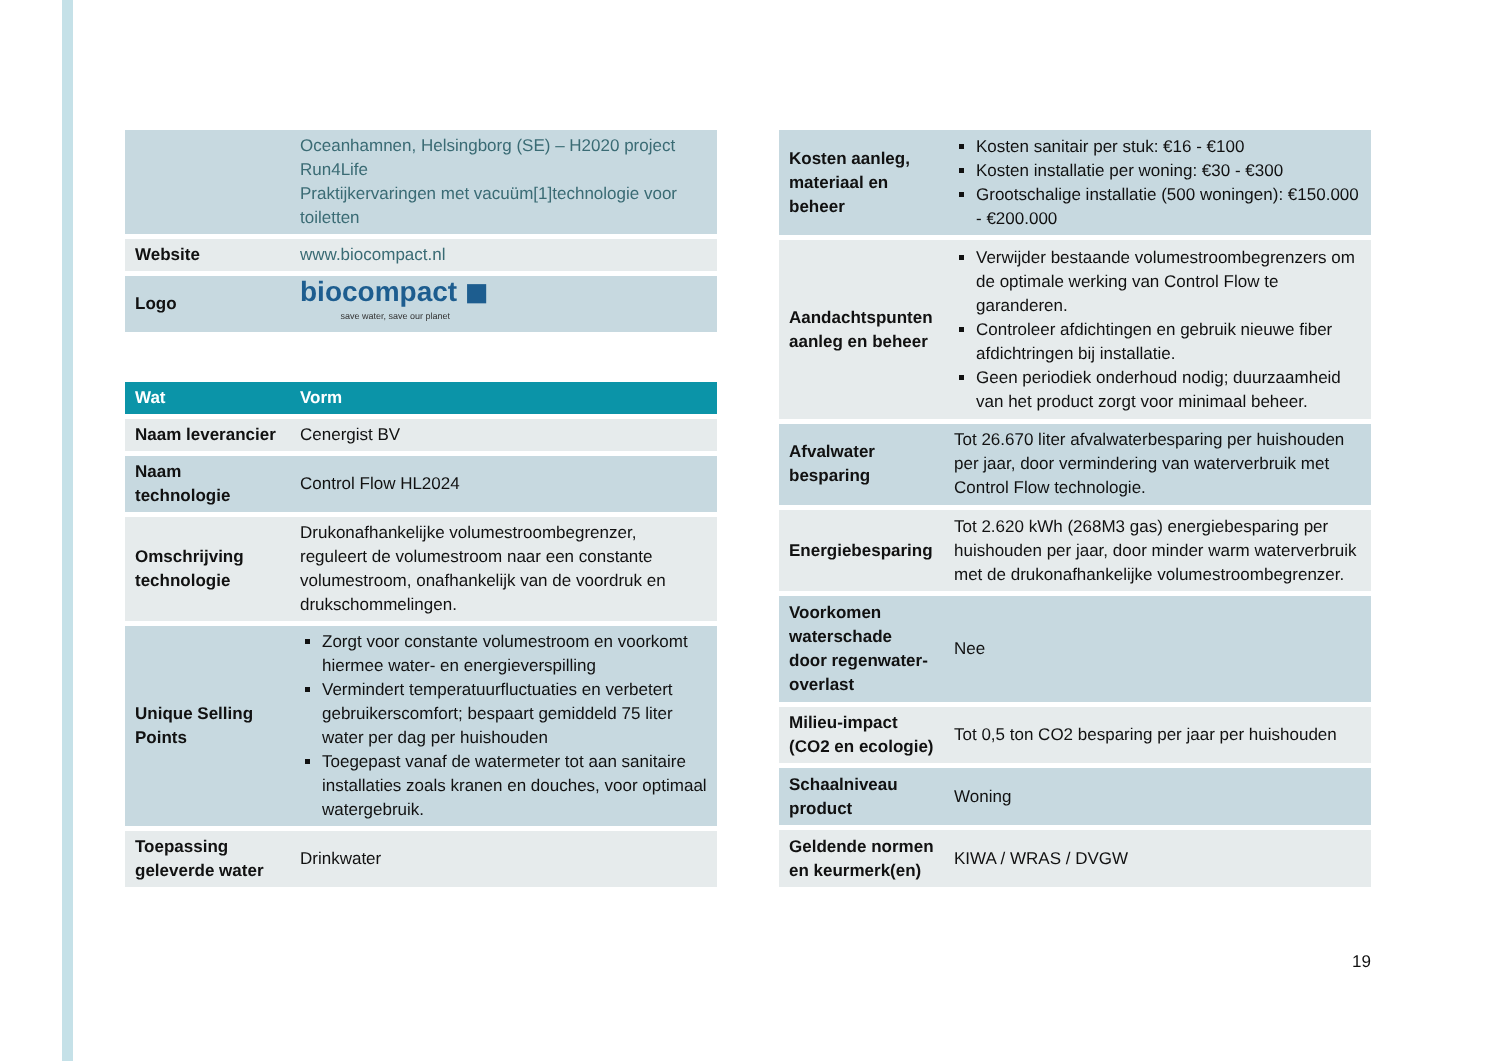| | Oceanhamnen, Helsingborg (SE) – H2020 project Run4Life Praktijkervaringen met vacuüm[1]technologie voor toiletten |
| Website | www.biocompact.nl |
| Logo | biocompact ◼ save water, save our planet |
| Wat | Vorm |
| --- | --- |
| Naam leverancier | Cenergist BV |
| Naam technologie | Control Flow HL2024 |
| Omschrijving technologie | Drukonafhankelijke volumestroombegrenzer, reguleert de volumestroom naar een constante volumestroom, onafhankelijk van de voordruk en drukschommelingen. |
| Unique Selling Points | Zorgt voor constante volumestroom en voorkomt hiermee water- en energieverspilling Vermindert temperatuurfluctuaties en verbetert gebruikerscomfort; bespaart gemiddeld 75 liter water per dag per huishouden Toegepast vanaf de watermeter tot aan sanitaire installaties zoals kranen en douches, voor optimaal watergebruik. |
| Toepassing geleverde water | Drinkwater |
| Kosten aanleg, materiaal en beheer | Kosten sanitair per stuk: €16 - €100 Kosten installatie per woning: €30 - €300 Grootschalige installatie (500 woningen): €150.000 - €200.000 |
| Aandachtspunten aanleg en beheer | Verwijder bestaande volumestroombegrenzers om de optimale werking van Control Flow te garanderen. Controleer afdichtingen en gebruik nieuwe fiber afdichtringen bij installatie. Geen periodiek onderhoud nodig; duurzaamheid van het product zorgt voor minimaal beheer. |
| Afvalwater besparing | Tot 26.670 liter afvalwaterbesparing per huishouden per jaar, door vermindering van waterverbruik met Control Flow technologie. |
| Energiebesparing | Tot 2.620 kWh (268M3 gas) energiebesparing per huishouden per jaar, door minder warm waterverbruik met de drukonafhankelijke volumestroombegrenzer. |
| Voorkomen waterschade door regenwater-overlast | Nee |
| Milieu-impact (CO2 en ecologie) | Tot 0,5 ton CO2 besparing per jaar per huishouden |
| Schaalniveau product | Woning |
| Geldende normen en keurmerk(en) | KIWA / WRAS / DVGW |
19